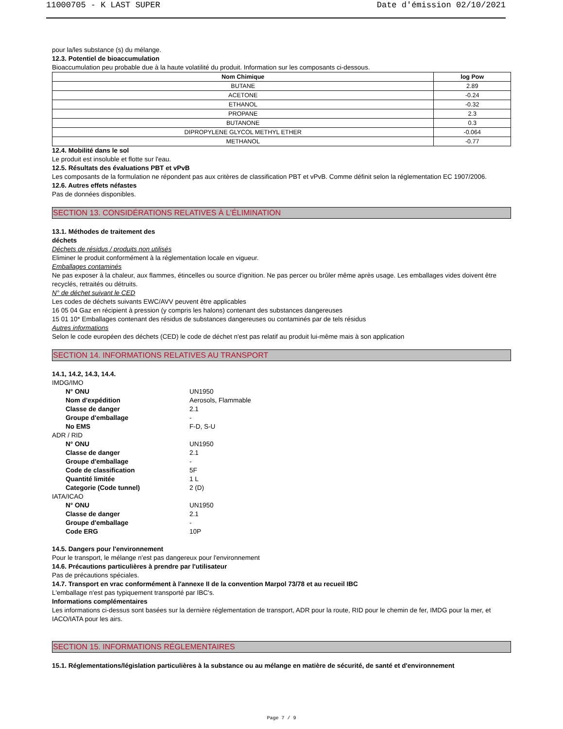11000705 - K LAST SUPER Date d'émission 02/10/2021
pour la/les substance (s) du mélange.
12.3. Potentiel de bioaccumulation
Bioaccumulation peu probable due à la haute volatilité du produit. Information sur les composants ci-dessous.
| Nom Chimique | log Pow |
| --- | --- |
| BUTANE | 2.89 |
| ACETONE | -0.24 |
| ETHANOL | -0.32 |
| PROPANE | 2.3 |
| BUTANONE | 0.3 |
| DIPROPYLENE GLYCOL METHYL ETHER | -0.064 |
| METHANOL | -0.77 |
12.4. Mobilité dans le sol
Le produit est insoluble et flotte sur l'eau.
12.5. Résultats des évaluations PBT et vPvB
Les composants de la formulation ne répondent pas aux critères de classification PBT et vPvB. Comme définit selon la réglementation EC 1907/2006.
12.6. Autres effets néfastes
Pas de données disponibles.
SECTION 13. CONSIDÉRATIONS RELATIVES À L'ÉLIMINATION
13.1. Méthodes de traitement des
déchets
Déchets de résidus / produits non utilisés
Eliminer le produit conformément à la réglementation locale en vigueur.
Emballages contaminés
Ne pas exposer à la chaleur, aux flammes, étincelles ou source d'ignition. Ne pas percer ou brûler même après usage. Les emballages vides doivent être recyclés, retraités ou détruits.
N° de déchet suivant le CED
Les codes de déchets suivants EWC/AVV peuvent être applicables
16 05 04 Gaz en récipient à pression (y compris les halons) contenant des substances dangereuses
15 01 10* Emballages contenant des résidus de substances dangereuses ou contaminés par de tels résidus
Autres informations
Selon le code européen des déchets (CED) le code de déchet n'est pas relatif au produit lui-même mais à son application
SECTION 14. INFORMATIONS RELATIVES AU TRANSPORT
14.1, 14.2, 14.3, 14.4.
IMDG/IMO
N° ONU UN1950 Nom d'expédition Aerosols, Flammable Classe de danger 2.1 Groupe d'emballage - No EMS F-D, S-U
ADR / RID
N° ONU UN1950 Classe de danger 2.1 Groupe d'emballage - Code de classification 5F Quantité limitée 1 L Categorie (Code tunnel) 2 (D)
IATA/ICAO
N° ONU UN1950 Classe de danger 2.1 Groupe d'emballage - Code ERG 10P
14.5. Dangers pour l'environnement
Pour le transport, le mélange n'est pas dangereux pour l'environnement
14.6. Précautions particulières à prendre par l'utilisateur
Pas de précautions spéciales.
14.7. Transport en vrac conformément à l'annexe II de la convention Marpol 73/78 et au recueil IBC
L'emballage n'est pas typiquement transporté par IBC's.
Informations complémentaires
Les informations ci-dessus sont basées sur la dernière réglementation de transport, ADR pour la route, RID pour le chemin de fer, IMDG pour la mer, et IACO/IATA pour les airs.
SECTION 15. INFORMATIONS RÉGLEMENTAIRES
15.1. Réglementations/législation particulières à la substance ou au mélange en matière de sécurité, de santé et d'environnement
Page 7 / 9